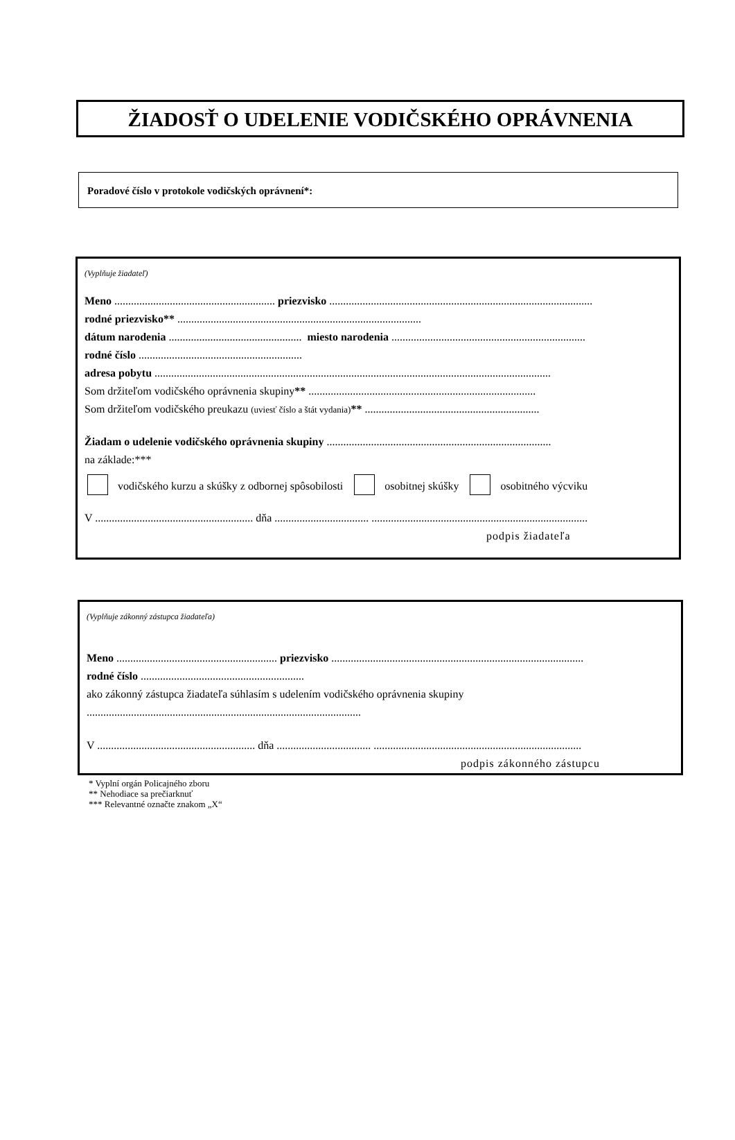ŽIADOSŤ O UDELENIE VODIČSKÉHO OPRÁVNENIA
Poradové číslo v protokole vodičských oprávnení*:
(Vyplňuje žiadateľ)
Meno .......................................................... priezvisko ...............................................................................................
rodné priezvisko** ........................................................................................
dátum narodenia ................................................ miesto narodenia ......................................................................
rodné číslo ...........................................................
adresa pobytu ...............................................................................................................................................
Som držiteľom vodičského oprávnenia skupiny** ..................................................................................
Som držiteľom vodičského preukazu (uviesť číslo a štát vydania)** ...............................................................
Žiadam o udelenie vodičského oprávnenia skupiny .................................................................................
na základe:***
vodičského kurzu a skúšky z odbornej spôsobilosti osobitnej skúšky osobitného výcviku
V ......................................................... dňa .................................. ..............................................................................
podpis žiadateľa
(Vyplňuje zákonný zástupca žiadateľa)
Meno .......................................................... priezvisko ...........................................................................................
rodné číslo ...........................................................
ako zákonný zástupca žiadateľa súhlasím s udelením vodičského oprávnenia skupiny
...................................................................................................
V ......................................................... dňa .................................. ...........................................................................
podpis zákonného zástupcu
* Vyplní orgán Policajného zboru
** Nehodiace sa prečiarknuť
*** Relevantné označte znakom „X“